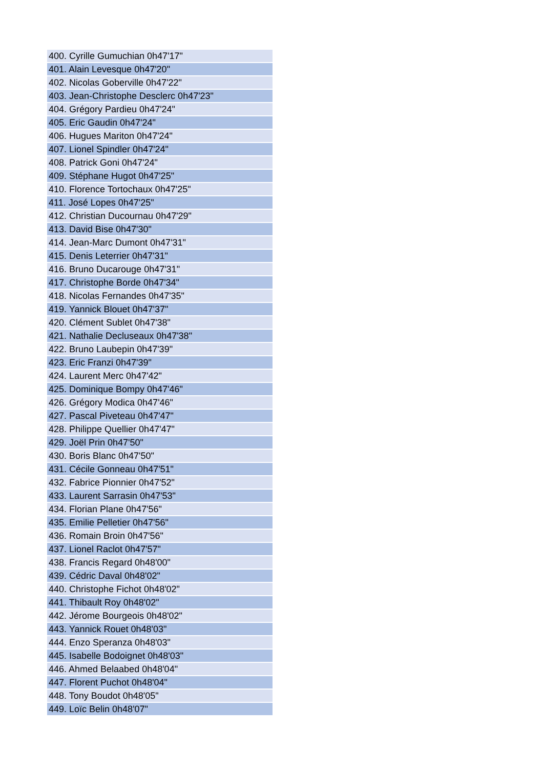| 400. Cyrille Gumuchian 0h47'17" |
| 401. Alain Levesque 0h47'20" |
| 402. Nicolas Goberville 0h47'22" |
| 403. Jean-Christophe Desclerc 0h47'23" |
| 404. Grégory Pardieu 0h47'24" |
| 405. Eric Gaudin 0h47'24" |
| 406. Hugues Mariton 0h47'24" |
| 407. Lionel Spindler 0h47'24" |
| 408. Patrick Goni 0h47'24" |
| 409. Stéphane Hugot 0h47'25" |
| 410. Florence Tortochaux 0h47'25" |
| 411. José Lopes 0h47'25" |
| 412. Christian Ducournau 0h47'29" |
| 413. David Bise 0h47'30" |
| 414. Jean-Marc Dumont 0h47'31" |
| 415. Denis Leterrier 0h47'31" |
| 416. Bruno Ducarouge 0h47'31" |
| 417. Christophe Borde 0h47'34" |
| 418. Nicolas Fernandes 0h47'35" |
| 419. Yannick Blouet 0h47'37" |
| 420. Clément Sublet 0h47'38" |
| 421. Nathalie Decluseaux 0h47'38" |
| 422. Bruno Laubepin 0h47'39" |
| 423. Eric Franzi 0h47'39" |
| 424. Laurent Merc 0h47'42" |
| 425. Dominique Bompy 0h47'46" |
| 426. Grégory Modica 0h47'46" |
| 427. Pascal Piveteau 0h47'47" |
| 428. Philippe Quellier 0h47'47" |
| 429. Joël Prin 0h47'50" |
| 430. Boris Blanc 0h47'50" |
| 431. Cécile Gonneau 0h47'51" |
| 432. Fabrice Pionnier 0h47'52" |
| 433. Laurent Sarrasin 0h47'53" |
| 434. Florian Plane 0h47'56" |
| 435. Emilie Pelletier 0h47'56" |
| 436. Romain Broin 0h47'56" |
| 437. Lionel Raclot 0h47'57" |
| 438. Francis Regard 0h48'00" |
| 439. Cédric Daval 0h48'02" |
| 440. Christophe Fichot 0h48'02" |
| 441. Thibault Roy 0h48'02" |
| 442. Jérome Bourgeois 0h48'02" |
| 443. Yannick Rouet 0h48'03" |
| 444. Enzo Speranza 0h48'03" |
| 445. Isabelle Bodoignet 0h48'03" |
| 446. Ahmed Belaabed 0h48'04" |
| 447. Florent Puchot 0h48'04" |
| 448. Tony Boudot 0h48'05" |
| 449. Loïc Belin 0h48'07" |